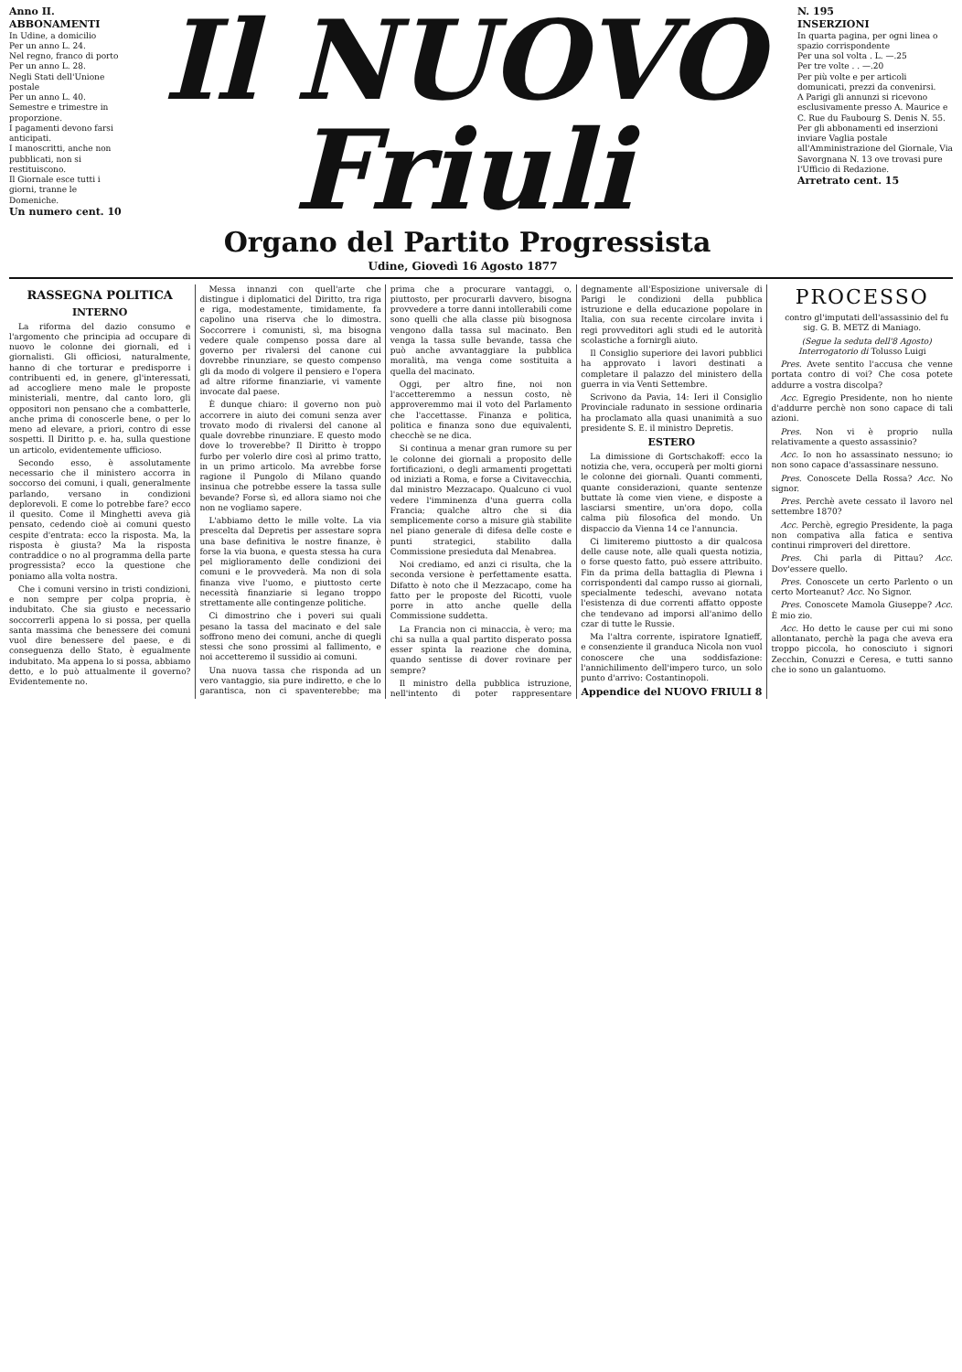Anno II.
ABBONAMENTI
In Udine, a domicilio
Per un anno L. 24.
Nel regno, franco di porto
Per un anno L. 28.
Negli Stati dell'Unione postale
Per un anno L. 40.
Semestre e trimestre in proporzione.
I pagamenti devono farsi anticipati.
I manoscritti, anche non pubblicati, non si restituiscono.
Il Giornale esce tutti i giorni, tranne le Domeniche.
Un numero cent. 10
Il NUOVO Friuli
Organo del Partito Progressista
Udine, Giovedì 16 Agosto 1877
N. 195
INSERZIONI
In quarta pagina, per ogni linea o spazio corrispondente
Per una sol volta . L. —.25
Per tre volte . . —.20
Per più volte e per articoli domunicati, prezzi da convenirsi.
A Parigi gli annunzi si ricevono esclusivamente presso A. Maurice e C. Rue du Faubourg S. Denis N. 55.
Per gli abbonamenti ed inserzioni inviare Vaglia postale all'Amministrazione del Giornale, Via Savorgnana N. 13 ove trovasi pure l'Ufficio di Redazione.
Arretrato cent. 15
RASSEGNA POLITICA
INTERNO
La riforma del dazio consumo e l'argomento che principia ad occupare di nuovo le colonne dei giornali, ed i giornalisti. Gli officiosi, naturalmente, hanno di che torturar e predisporre i contribuenti ed, in genere, gl'interessati, ad accogliere meno male le proposte ministeriali, mentre, dal canto loro, gli oppositori non pensano che a combatterle, anche prima di conoscerle bene, o per lo meno ad elevare, a priori, contro di esse sospetti. Il Diritto p. e. ha, sulla questione un articolo, evidentemente ufficioso.
Secondo esso, è assolutamente necessario che il ministero accorra in soccorso dei comuni, i quali, generalmente parlando, versano in condizioni deplorevoli. E come lo potrebbe fare? ecco il quesito. Come il Minghetti aveva già pensato, cedendo cioè ai comuni questo cespite d'entrata: ecco la risposta. Ma, la risposta è giusta? Ma la risposta contraddice o no al programma della parte progressista? ecco la questione che poniamo alla volta nostra.
Che i comuni versino in tristi condizioni, e non sempre per colpa propria, è indubitato. Che sia giusto e necessario soccorrerli appena lo si possa, per quella santa massima che benessere dei comuni vuol dire benessere del paese, e di conseguenza dello Stato, è egualmente indubitato. Ma appena lo si possa, abbiamo detto, e lo può attualmente il governo? Evidentemente no.
Messa innanzi con quell'arte che distingue i diplomatici del Diritto, tra riga e riga, modestamente, timidamente, fa capolino una riserva che lo dimostra. Soccorrere i comunisti, sì, ma bisogna vedere quale compenso possa dare al governo per rivalersi del canone cui dovrebbe rinunziare, se questo compenso gli da modo di volgere il pensiero e l'opera ad altre riforme finanziarie, vi vamente invocate dal paese.
È dunque chiaro: il governo non può accorrere in aiuto dei comuni senza aver trovato modo di rivalersi del canone al quale dovrebbe rinunziare. E questo modo dove lo troverebbe? Il Diritto è troppo furbo per volerlo dire così al primo tratto, in un primo articolo. Ma avrebbe forse ragione il Pungolo di Milano quando insinua che potrebbe essere la tassa sulle bevande? Forse sì, ed allora siamo noi che non ne vogliamo sapere.
L'abbiamo detto le mille volte. La via prescelta dal Depretis per assestare sopra una base definitiva le nostre finanze, è forse la via buona, e questa stessa ha cura pel miglioramento delle condizioni dei comuni e le provvederà. Ma non di sola finanza vive l'uomo, e piuttosto certe necessità finanziarie si legano troppo strettamente alle contingenze politiche.
Ci dimostrino che i poveri sui quali pesano la tassa del macinato e del sale soffrono meno dei comuni, anche di quegli stessi che sono prossimi al fallimento, e noi accetteremo il sussidio ai comuni.
Una nuova tassa che risponda ad un vero vantaggio, sia pure indiretto, e che lo garantisca, non ci spaventerebbe; ma prima che a procurare vantaggi, o, piuttosto, per procurarli davvero, bisogna provvedere a torre danni intollerabili come sono quelli che alla classe più bisognosa vengono dalla tassa sul macinato. Ben venga la tassa sulle bevande, tassa che può anche avvantaggiare la pubblica moralità, ma venga come sostituita a quella del macinato.
Oggi, per altro fine, noi non l'accetteremmo a nessun costo, nè approveremmo mai il voto del Parlamento che l'accettasse. Finanza e politica, politica e finanza sono due equivalenti, checchè se ne dica.
Si continua a menar gran rumore su per le colonne dei giornali a proposito delle fortificazioni, o degli armamenti progettati od iniziati a Roma, e forse a Civitavecchia, dal ministro Mezzacapo. Qualcuno ci vuol vedere l'imminenza d'una guerra colla Francia; qualche altro che si dia semplicemente corso a misure già stabilite nel piano generale di difesa delle coste e punti strategici, stabilito dalla Commissione presieduta dal Menabrea.
Noi crediamo, ed anzi ci risulta, che la seconda versione è perfettamente esatta. Difatto è noto che il Mezzacapo, come ha fatto per le proposte del Ricotti, vuole porre in atto anche quelle della Commissione suddetta.
La Francia non ci minaccia, è vero; ma chi sa nulla a qual partito disperato possa esser spinta la reazione che domina, quando sentisse di dover rovinare per sempre?
Il ministro della pubblica istruzione, nell'intento di poter rappresentare degnamente all'Esposizione universale di Parigi le condizioni della pubblica istruzione e della educazione popolare in Italia, con sua recente circolare invita i regi provveditori agli studi ed le autorità scolastiche a fornirgli aiuto.
Il Consiglio superiore dei lavori pubblici ha approvato i lavori destinati a completare il palazzo del ministero della guerra in via Venti Settembre.
Scrivono da Pavia, 14: Ieri il Consiglio Provinciale radunato in sessione ordinaria ha proclamato alla quasi unanimità a suo presidente S. E. il ministro Depretis.
ESTERO
La dimissione di Gortschakoff: ecco la notizia che, vera, occuperà per molti giorni le colonne dei giornali. Quanti commenti, quante considerazioni, quante sentenze buttate là come vien viene, e disposte a lasciarsi smentire, un'ora dopo, colla calma più filosofica del mondo. Un dispaccio da Vienna 14 ce l'annuncia.
Ci limiteremo piuttosto a dir qualcosa delle cause note, alle quali questa notizia, o forse questo fatto, può essere attribuito. Fin da prima della battaglia di Plewna i corrispondenti dal campo russo ai giornali, specialmente tedeschi, avevano notata l'esistenza di due correnti affatto opposte che tendevano ad imporsi all'animo dello czar di tutte le Russie.
Ma l'altra corrente, ispiratore Ignatieff, e consenziente il granduca Nicola non vuol conoscere che una soddisfazione: l'annichilimento dell'impero turco, un solo punto d'arrivo: Costantinopoli.
Appendice del NUOVO FRIULI 8
PROCESSO
contro gl'imputati dell'assassinio del fu sig. G. B. METZ di Maniago.
(Segue la seduta dell'8 Agosto)
Interrogatorio di Tolusso Luigi
Pres. Avete sentito l'accusa che venne portata contro di voi? Che cosa potete addurre a vostra discolpa?
Acc. Egregio Presidente, non ho niente d'addurre perchè non sono capace di tali azioni.
Pres. Non vi è proprio nulla relativamente a questo assassinio?
Acc. Io non ho assassinato nessuno; io non sono capace d'assassinare nessuno.
Pres. Conoscete Della Rossa? Acc. No signor.
Pres. Perchè avete cessato il lavoro nel settembre 1870?
Acc. Perchè, egregio Presidente, la paga non compativa alla fatica e sentiva continui rimproveri del direttore.
Pres. Chi parla di Pittau? Acc. Dov'essere quello.
Pres. Conoscete un certo Parlento o un certo Morteanut? Acc. No Signor.
Pres. Conoscete Mamola Giuseppe? Acc. È mio zio.
Acc. Ho detto le cause per cui mi sono allontanato, perchè la paga che aveva era troppo piccola, ho conosciuto i signori Zecchin, Conuzzi e Ceresa, e tutti sanno che io sono un galantuomo.